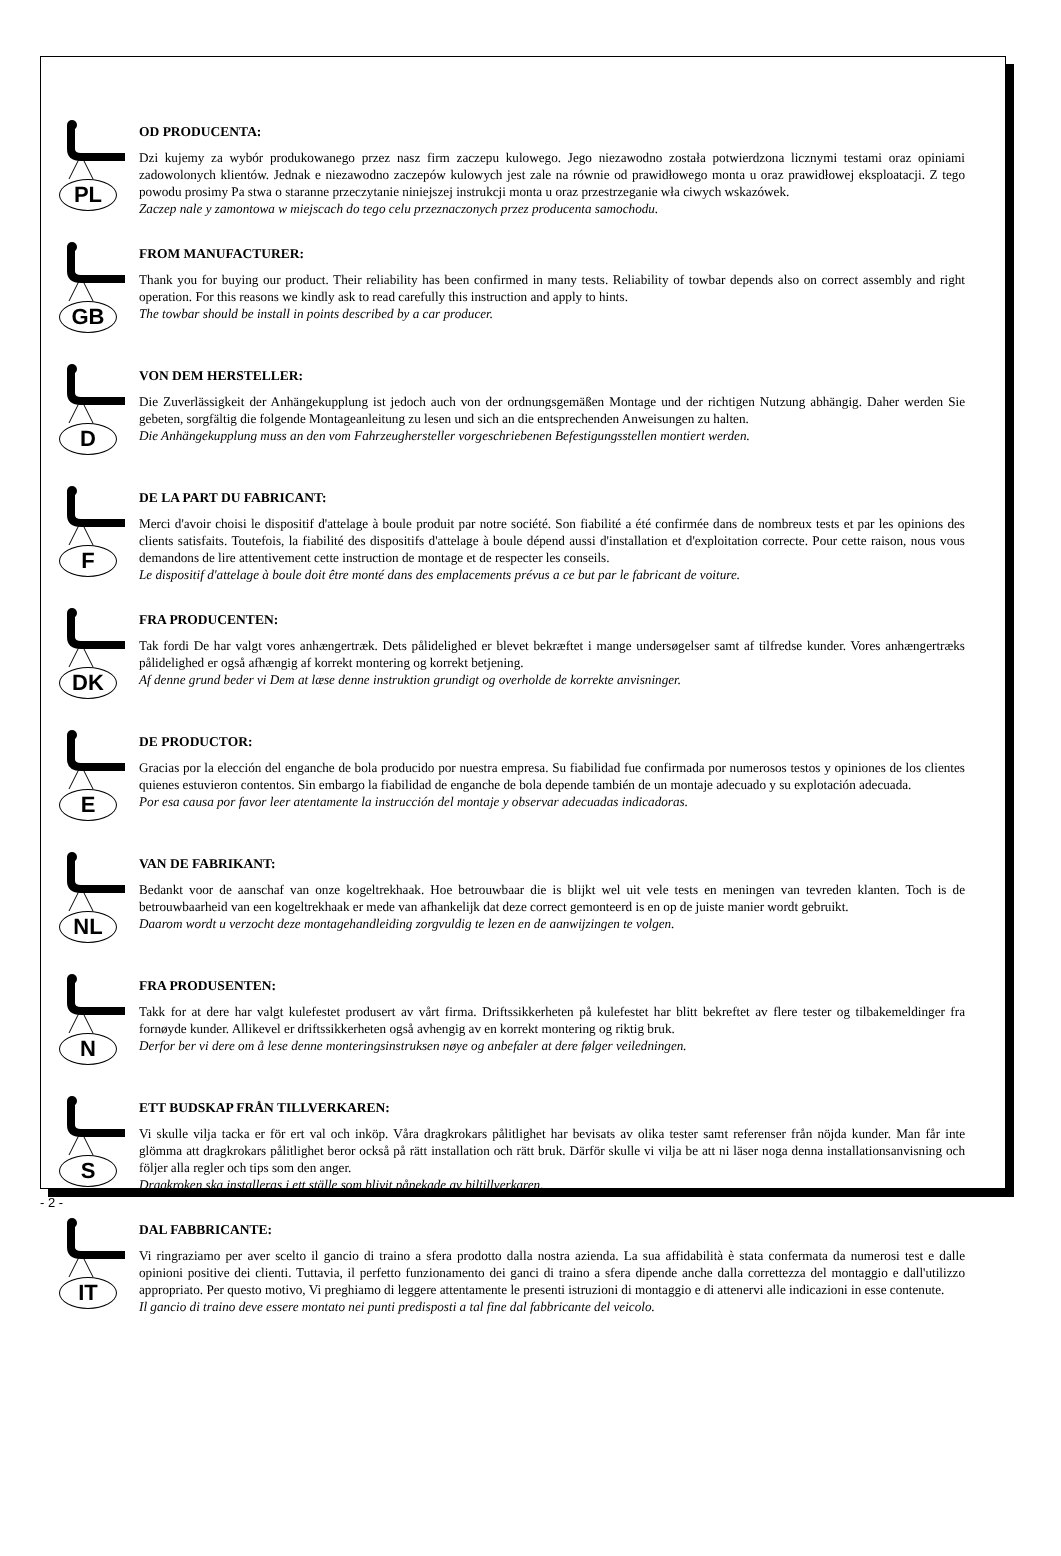PL
OD PRODUCENTA:
Dzi kujemy za wybór produkowanego przez nasz firm zaczepu kulowego. Jego niezawodno została potwierdzona licznymi testami oraz opiniami zadowolonych klientów. Jednak e niezawodno zaczepów kulowych jest zale na równie od prawidłowego monta u oraz prawidłowej eksploatacji. Z tego powodu prosimy Pa stwa o staranne przeczytanie niniejszej instrukcji monta u oraz przestrzeganie wła ciwych wskazówek.
Zaczep nale y zamontowa w miejscach do tego celu przeznaczonych przez producenta samochodu.
GB
FROM MANUFACTURER:
Thank you for buying our product. Their reliability has been confirmed in many tests. Reliability of towbar depends also on correct assembly and right operation. For this reasons we kindly ask to read carefully this instruction and apply to hints.
The towbar should be install in points described by a car producer.
D
VON DEM HERSTELLER:
Die Zuverlässigkeit der Anhängekupplung ist jedoch auch von der ordnungsgemäßen Montage und der richtigen Nutzung abhängig. Daher werden Sie gebeten, sorgfältig die folgende Montageanleitung zu lesen und sich an die entsprechenden Anweisungen zu halten.
Die Anhängekupplung muss an den vom Fahrzeughersteller vorgeschriebenen Befestigungsstellen montiert werden.
F
DE LA PART DU FABRICANT:
Merci d'avoir choisi le dispositif d'attelage à boule produit par notre société. Son fiabilité a été confirmée dans de nombreux tests et par les opinions des clients satisfaits. Toutefois, la fiabilité des dispositifs d'attelage à boule dépend aussi d'installation et d'exploitation correcte. Pour cette raison, nous vous demandons de lire attentivement cette instruction de montage et de respecter les conseils.
Le dispositif d'attelage à boule doit être monté dans des emplacements prévus a ce but par le fabricant de voiture.
DK
FRA PRODUCENTEN:
Tak fordi De har valgt vores anhængertræk. Dets pålidelighed er blevet bekræftet i mange undersøgelser samt af tilfredse kunder. Vores anhængertræks pålidelighed er også afhængig af korrekt montering og korrekt betjening.
Af denne grund beder vi Dem at læse denne instruktion grundigt og overholde de korrekte anvisninger.
E
DE PRODUCTOR:
Gracias por la elección del enganche de bola producido por nuestra empresa. Su fiabilidad fue confirmada por numerosos testos y opiniones de los clientes quienes estuvieron contentos. Sin embargo la fiabilidad de enganche de bola depende también de un montaje adecuado y su explotación adecuada.
Por esa causa por favor leer atentamente la instrucción del montaje y observar adecuadas indicadoras.
NL
VAN DE FABRIKANT:
Bedankt voor de aanschaf van onze kogeltrekhaak. Hoe betrouwbaar die is blijkt wel uit vele tests en meningen van tevreden klanten. Toch is de betrouwbaarheid van een kogeltrekhaak er mede van afhankelijk dat deze correct gemonteerd is en op de juiste manier wordt gebruikt.
Daarom wordt u verzocht deze montagehandleiding zorgvuldig te lezen en de aanwijzingen te volgen.
N
FRA PRODUSENTEN:
Takk for at dere har valgt kulefestet produsert av vårt firma. Driftssikkerheten på kulefestet har blitt bekreftet av flere tester og tilbakemeldinger fra fornøyde kunder. Allikevel er driftssikkerheten også avhengig av en korrekt montering og riktig bruk.
Derfor ber vi dere om å lese denne monteringsinstruksen nøye og anbefaler at dere følger veiledningen.
S
ETT BUDSKAP FRÅN TILLVERKAREN:
Vi skulle vilja tacka er för ert val och inköp. Våra dragkrokars pålitlighet har bevisats av olika tester samt referenser från nöjda kunder. Man får inte glömma att dragkrokars pålitlighet beror också på rätt installation och rätt bruk. Därför skulle vi vilja be att ni läser noga denna installationsanvisning och följer alla regler och tips som den anger.
Dragkroken ska installeras i ett ställe som blivit påpekade av biltillverkaren.
IT
DAL FABBRICANTE:
Vi ringraziamo per aver scelto il gancio di traino a sfera prodotto dalla nostra azienda. La sua affidabilità è stata confermata da numerosi test e dalle opinioni positive dei clienti. Tuttavia, il perfetto funzionamento dei ganci di traino a sfera dipende anche dalla correttezza del montaggio e dall'utilizzo appropriato. Per questo motivo, Vi preghiamo di leggere attentamente le presenti istruzioni di montaggio e di attenervi alle indicazioni in esse contenute.
Il gancio di traino deve essere montato nei punti predisposti a tal fine dal fabbricante del veicolo.
- 2 -